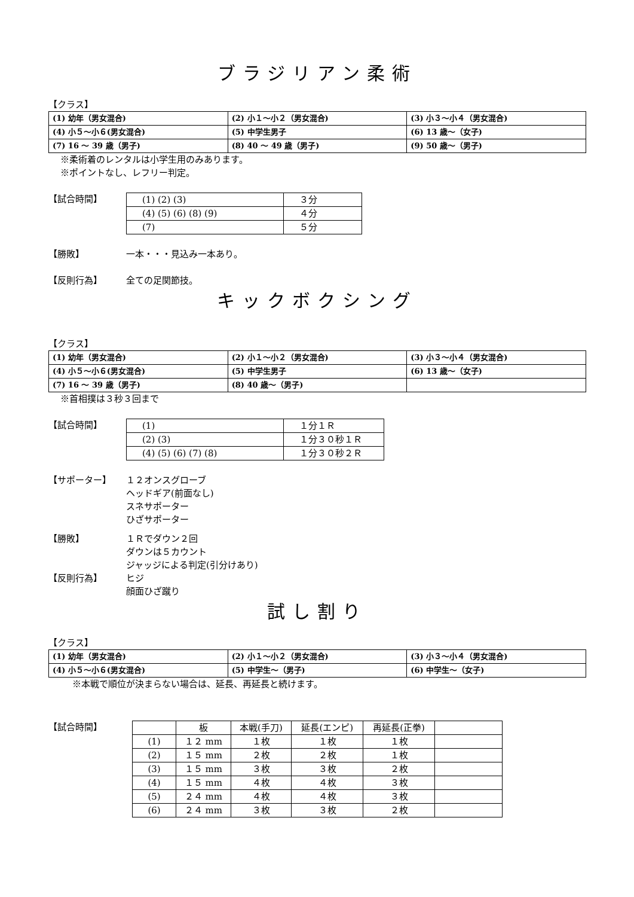ブラジリアン柔術
【クラス】
| (1) 幼年（男女混合) | (2) 小１～小２（男女混合) | (3) 小３～小４（男女混合) |
| (4) 小５～小６(男女混合) | (5) 中学生男子 | (6) 13 歳～（女子) |
| (7) 16 ～ 39 歳（男子) | (8) 40 ～ 49 歳（男子) | (9) 50 歳～（男子) |
※柔術着のレンタルは小学生用のみあります。
※ポイントなし、レフリー判定。
【試合時間】
| (1) (2) (3) | ３分 |
| (4) (5) (6) (8) (9) | ４分 |
| (7) | ５分 |
【勝敗】 一本・・・見込み一本あり。
【反則行為】 全ての足関節技。
キックボクシング
【クラス】
| (1) 幼年（男女混合) | (2) 小１～小２（男女混合) | (3) 小３～小４（男女混合) |
| (4) 小５～小６(男女混合) | (5) 中学生男子 | (6) 13 歳～（女子) |
| (7) 16 ～ 39 歳（男子) | (8) 40 歳～（男子) | |
※首相撲は３秒３回まで
【試合時間】
| (1) | １分１Ｒ |
| (2) (3) | １分３０秒１Ｒ |
| (4) (5) (6) (7) (8) | １分３０秒２Ｒ |
【サポーター】 １２オンスグローブ
ヘッドギア(前面なし)
スネサポーター
ひざサポーター
【勝敗】 １Ｒでダウン２回
ダウンは５カウント
ジャッジによる判定(引分けあり)
【反則行為】 ヒジ
顔面ひざ蹴り
試し割り
【クラス】
| (1) 幼年（男女混合) | (2) 小１～小２（男女混合) | (3) 小３～小４（男女混合) |
| (4) 小５～小６(男女混合) | (5) 中学生～（男子) | (6) 中学生～（女子) |
※本戦で順位が決まらない場合は、延長、再延長と続けます。
【試合時間】
| | 板 | 本戦(手刀) | 延長(エンピ) | 再延長(正拳) | |
| --- | --- | --- | --- | --- | --- |
| (1) | １２ mm | １枚 | １枚 | １枚 | |
| (2) | １５ mm | ２枚 | ２枚 | １枚 | |
| (3) | １５ mm | ３枚 | ３枚 | ２枚 | |
| (4) | １５ mm | ４枚 | ４枚 | ３枚 | |
| (5) | ２４ mm | ４枚 | ４枚 | ３枚 | |
| (6) | ２４ mm | ３枚 | ３枚 | ２枚 | |